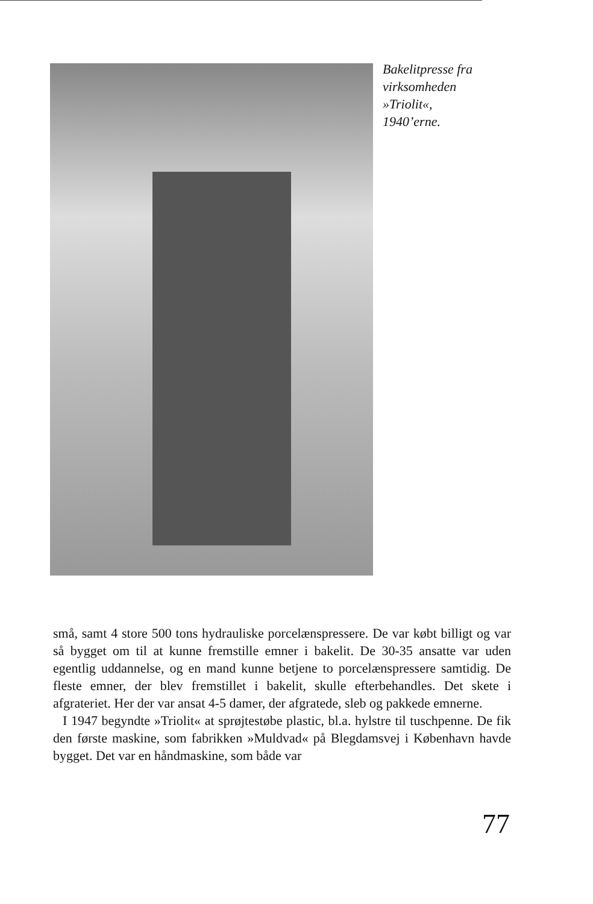Bakelitpresse fra
virksomheden
»Triolit«,
1940’erne.
små, samt 4 store 500 tons hydrauliske porcelænspressere. De var købt billigt og var så bygget om til at kunne fremstille emner i bakelit. De 30-35 ansatte var uden egentlig uddannelse, og en mand kunne betjene to porcelænspressere samtidig. De fleste emner, der blev fremstillet i bakelit, skulle efterbehandles. Det skete i afgrateriet. Her der var ansat 4-5 damer, der afgratede, sleb og pakkede emnerne.
I 1947 begyndte »Triolit« at sprøjtestøbe plastic, bl.a. hylstre til tuschpenne. De fik den første maskine, som fabrikken »Muldvad« på Blegdamsvej i København havde bygget. Det var en håndmaskine, som både var
77